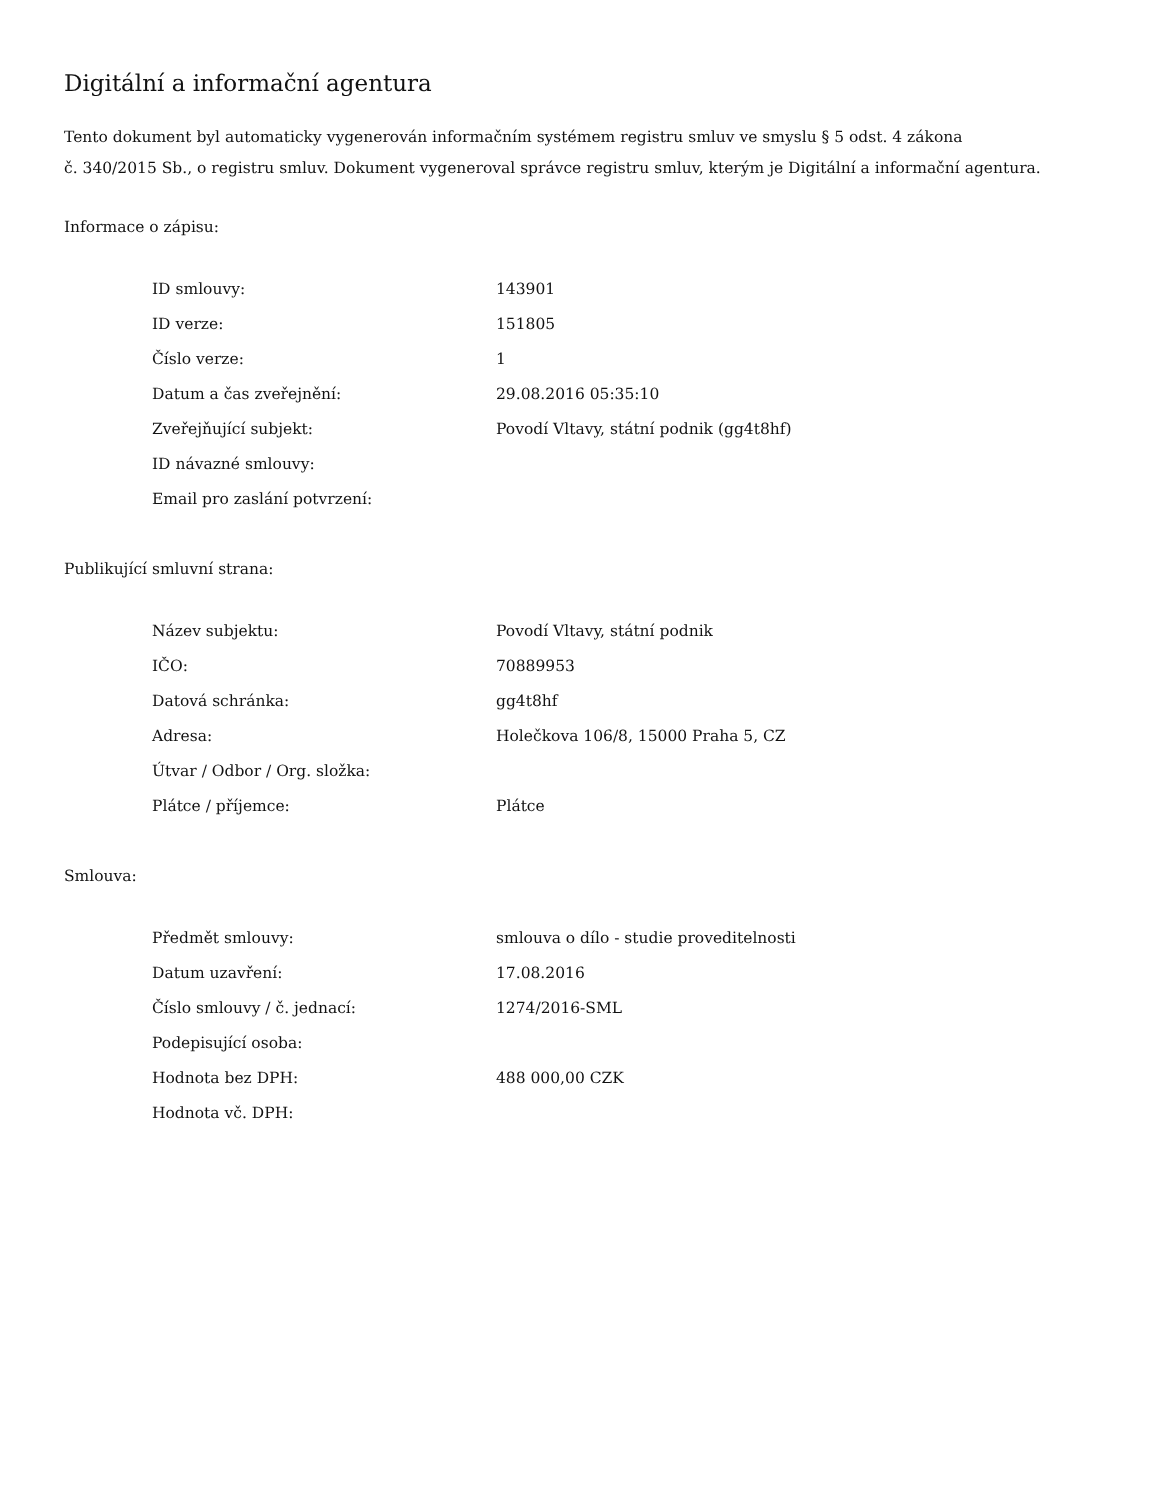Digitální a informační agentura
Tento dokument byl automaticky vygenerován informačním systémem registru smluv ve smyslu § 5 odst. 4 zákona
č. 340/2015 Sb., o registru smluv. Dokument vygeneroval správce registru smluv, kterým je Digitální a informační agentura.
Informace o zápisu:
| ID smlouvy: | 143901 |
| ID verze: | 151805 |
| Číslo verze: | 1 |
| Datum a čas zveřejnění: | 29.08.2016 05:35:10 |
| Zveřejňující subjekt: | Povodí Vltavy, státní podnik (gg4t8hf) |
| ID návazné smlouvy: | |
| Email pro zaslání potvrzení: | |
Publikující smluvní strana:
| Název subjektu: | Povodí Vltavy, státní podnik |
| IČO: | 70889953 |
| Datová schránka: | gg4t8hf |
| Adresa: | Holečkova 106/8, 15000 Praha 5, CZ |
| Útvar / Odbor / Org. složka: | |
| Plátce / příjemce: | Plátce |
Smlouva:
| Předmět smlouvy: | smlouva o dílo - studie proveditelnosti |
| Datum uzavření: | 17.08.2016 |
| Číslo smlouvy / č. jednací: | 1274/2016-SML |
| Podepisující osoba: | |
| Hodnota bez DPH: | 488 000,00 CZK |
| Hodnota vč. DPH: | |